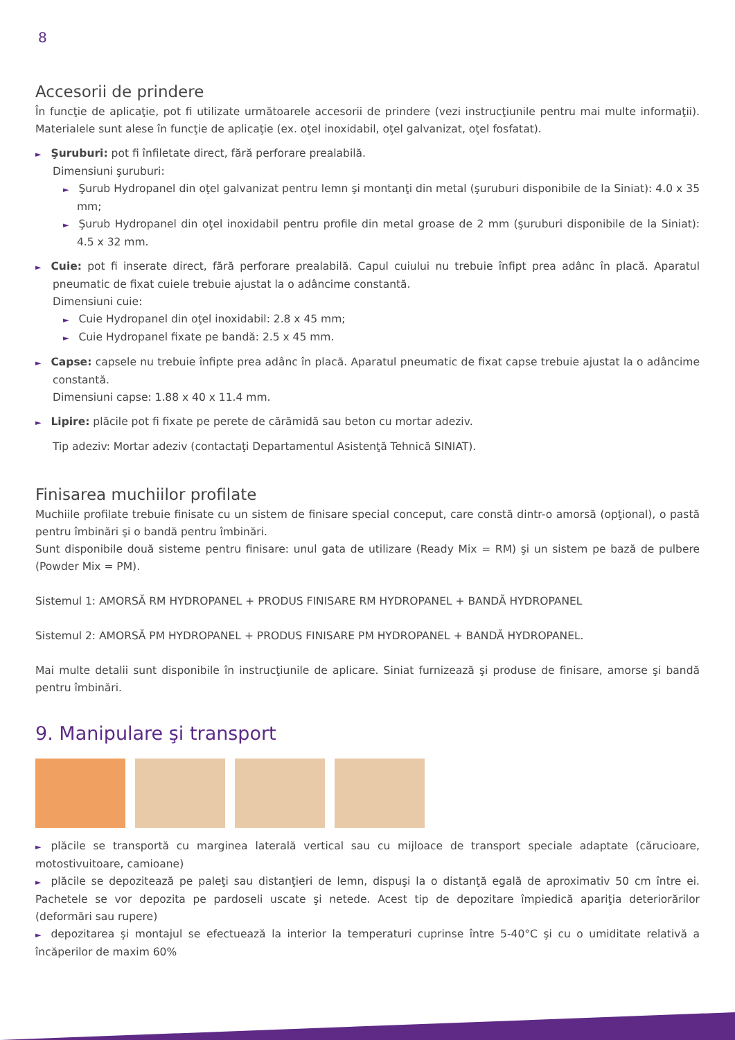8
Accesorii de prindere
În funcţie de aplicaţie, pot fi utilizate următoarele accesorii de prindere (vezi instrucţiunile pentru mai multe informaţii). Materialele sunt alese în funcţie de aplicaţie (ex. oţel inoxidabil, oţel galvanizat, oţel fosfatat).
► Şuruburi: pot fi înfiletate direct, fără perforare prealabilă.
Dimensiuni şuruburi:
► Şurub Hydropanel din oţel galvanizat pentru lemn şi montanţi din metal (şuruburi disponibile de la Siniat): 4.0 x 35 mm;
► Şurub Hydropanel din oţel inoxidabil pentru profile din metal groase de 2 mm (şuruburi disponibile de la Siniat): 4.5 x 32 mm.
► Cuie: pot fi inserate direct, fără perforare prealabilă. Capul cuiului nu trebuie înfipt prea adânc în placă. Aparatul pneumatic de fixat cuiele trebuie ajustat la o adâncime constantă.
Dimensiuni cuie:
► Cuie Hydropanel din oţel inoxidabil: 2.8 x 45 mm;
► Cuie Hydropanel fixate pe bandă: 2.5 x 45 mm.
► Capse: capsele nu trebuie înfipte prea adânc în placă. Aparatul pneumatic de fixat capse trebuie ajustat la o adâncime constantă.
Dimensiuni capse: 1.88 x 40 x 11.4 mm.
► Lipire: plăcile pot fi fixate pe perete de cărămidă sau beton cu mortar adeziv.
Tip adeziv: Mortar adeziv (contactaţi Departamentul Asistenţă Tehnică SINIAT).
Finisarea muchiilor profilate
Muchiile profilate trebuie finisate cu un sistem de finisare special conceput, care constă dintr-o amorsă (opţional), o pastă pentru îmbinări şi o bandă pentru îmbinări.
Sunt disponibile două sisteme pentru finisare: unul gata de utilizare (Ready Mix = RM) şi un sistem pe bază de pulbere (Powder Mix = PM).
Sistemul 1: AMORSĂ RM HYDROPANEL + PRODUS FINISARE RM HYDROPANEL + BANDĂ HYDROPANEL
Sistemul 2: AMORSĂ PM HYDROPANEL + PRODUS FINISARE PM HYDROPANEL + BANDĂ HYDROPANEL.
Mai multe detalii sunt disponibile în instrucţiunile de aplicare. Siniat furnizează şi produse de finisare, amorse şi bandă pentru îmbinări.
9. Manipulare şi transport
► plăcile se transportă cu marginea laterală vertical sau cu mijloace de transport speciale adaptate (cărucioare, motostivuitoare, camioane)
► plăcile se depozitează pe paleţi sau distanţieri de lemn, dispuşi la o distanţă egală de aproximativ 50 cm între ei. Pachetele se vor depozita pe pardoseli uscate şi netede. Acest tip de depozitare împiedică apariţia deteriorărilor (deformări sau rupere)
► depozitarea şi montajul se efectuează la interior la temperaturi cuprinse între 5-40°C şi cu o umiditate relativă a încăperilor de maxim 60%